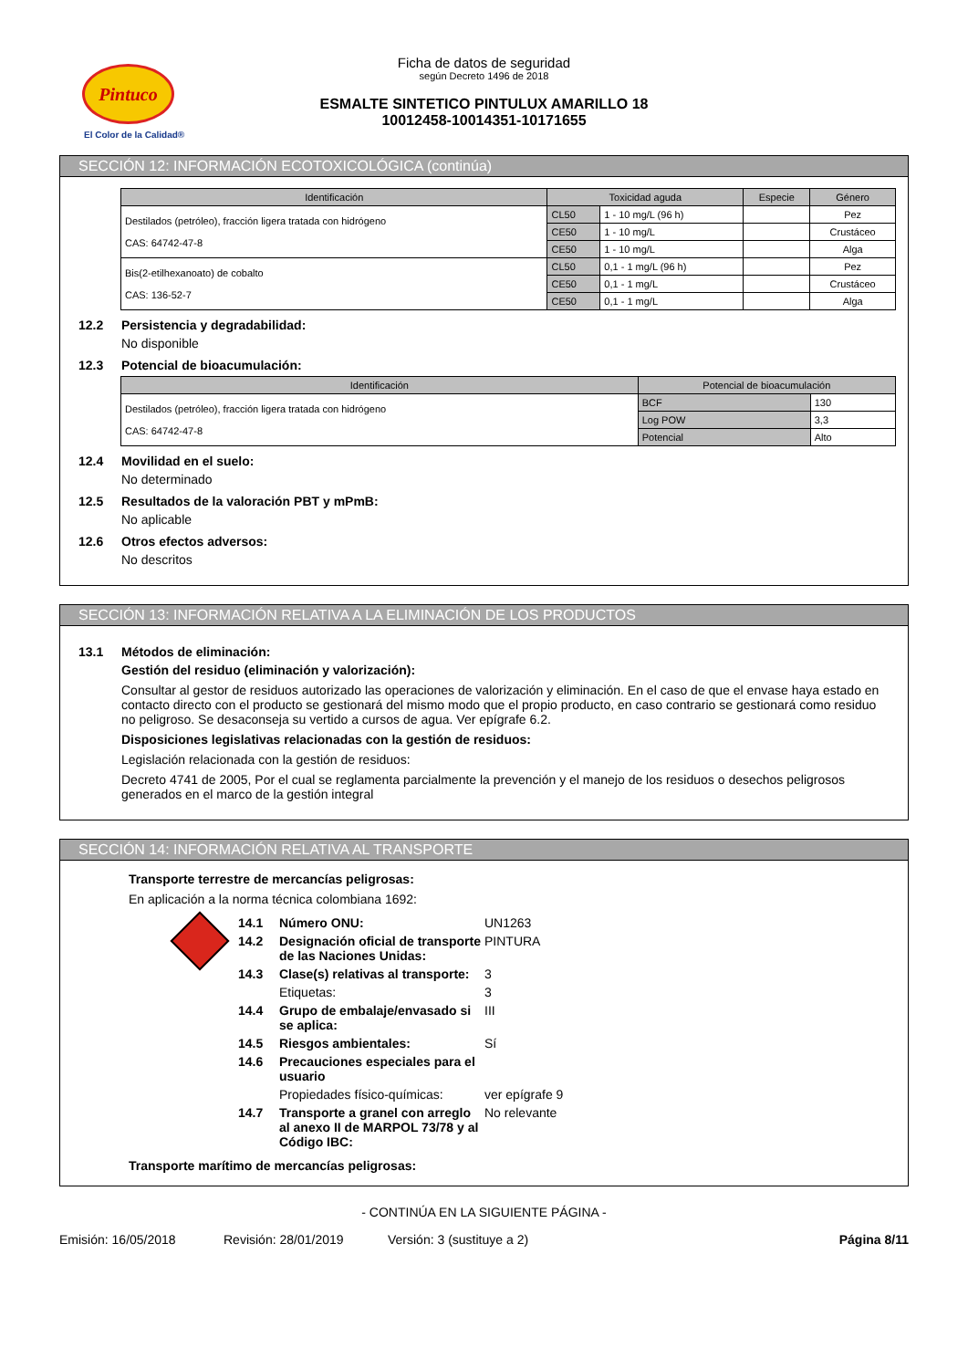Pintuco
El Color de la Calidad®
Ficha de datos de seguridad
según Decreto 1496 de 2018
ESMALTE SINTETICO PINTULUX AMARILLO 18
10012458-10014351-10171655
SECCIÓN 12: INFORMACIÓN ECOTOXICOLÓGICA (continúa)
| Identificación | Toxicidad aguda | | Especie | Género |
| --- | --- | --- | --- | --- |
| Destilados (petróleo), fracción ligera tratada con hidrógeno CAS: 64742-47-8 | CL50 | 1 - 10 mg/L (96 h) | | Pez |
| | CE50 | 1 - 10 mg/L | | Crustáceo |
| | CE50 | 1 - 10 mg/L | | Alga |
| Bis(2-etilhexanoato) de cobalto CAS: 136-52-7 | CL50 | 0,1 - 1 mg/L (96 h) | | Pez |
| | CE50 | 0,1 - 1 mg/L | | Crustáceo |
| | CE50 | 0,1 - 1 mg/L | | Alga |
12.2 Persistencia y degradabilidad:
No disponible
12.3 Potencial de bioacumulación:
| Identificación | Potencial de bioacumulación | |
| --- | --- | --- |
| Destilados (petróleo), fracción ligera tratada con hidrógeno CAS: 64742-47-8 | BCF | 130 |
| | Log POW | 3,3 |
| | Potencial | Alto |
12.4 Movilidad en el suelo:
No determinado
12.5 Resultados de la valoración PBT y mPmB:
No aplicable
12.6 Otros efectos adversos:
No descritos
SECCIÓN 13: INFORMACIÓN RELATIVA A LA ELIMINACIÓN DE LOS PRODUCTOS
13.1 Métodos de eliminación:
Gestión del residuo (eliminación y valorización):
Consultar al gestor de residuos autorizado las operaciones de valorización y eliminación. En el caso de que el envase haya estado en contacto directo con el producto se gestionará del mismo modo que el propio producto, en caso contrario se gestionará como residuo no peligroso. Se desaconseja su vertido a cursos de agua. Ver epígrafe 6.2.
Disposiciones legislativas relacionadas con la gestión de residuos:
Legislación relacionada con la gestión de residuos:
Decreto 4741 de 2005, Por el cual se reglamenta parcialmente la prevención y el manejo de los residuos o desechos peligrosos generados en el marco de la gestión integral
SECCIÓN 14: INFORMACIÓN RELATIVA AL TRANSPORTE
Transporte terrestre de mercancías peligrosas:
En aplicación a la norma técnica colombiana 1692:
14.1 Número ONU: UN1263 14.2 Designación oficial de transporte de las Naciones Unidas: PINTURA 14.3 Clase(s) relativas al transporte: 3 Etiquetas: 3 14.4 Grupo de embalaje/envasado si se aplica: III 14.5 Riesgos ambientales: Sí 14.6 Precauciones especiales para el usuario Propiedades físico-químicas: ver epígrafe 9 14.7 Transporte a granel con arreglo al anexo II de MARPOL 73/78 y al Código IBC: No relevante
Transporte marítimo de mercancías peligrosas:
- CONTINÚA EN LA SIGUIENTE PÁGINA -
Emisión: 16/05/2018 Revisión: 28/01/2019 Versión: 3 (sustituye a 2) Página 8/11